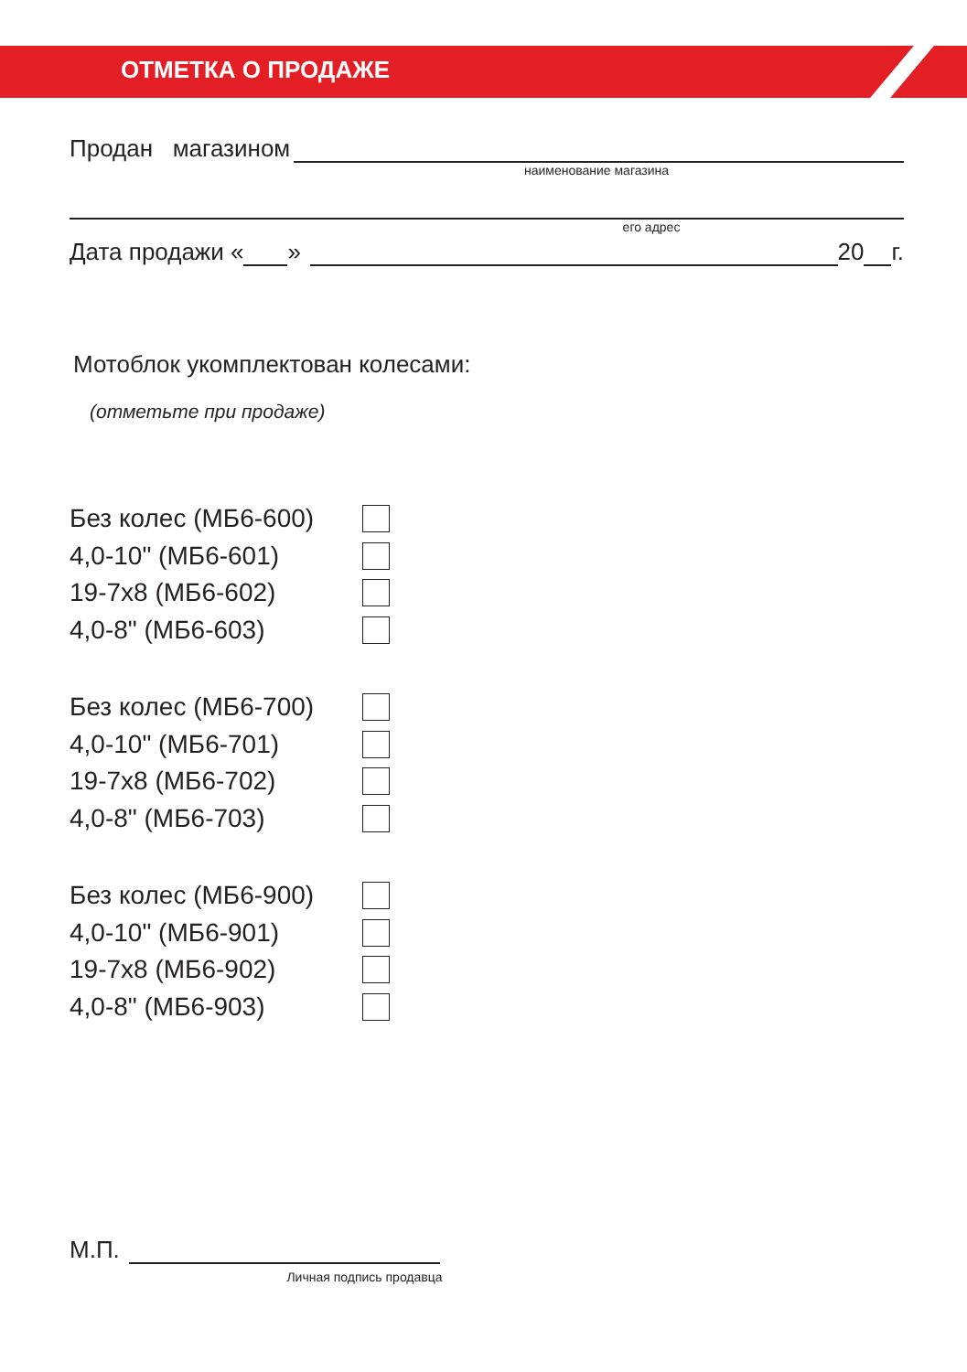ОТМЕТКА О ПРОДАЖЕ
Продан магазином
наименование магазина
его адрес
Дата продажи «
»
20
г.
Мотоблок укомплектован колесами:
(отметьте при продаже)
Без колес (МБ6-600)
4,0-10" (МБ6-601)
19-7x8 (МБ6-602)
4,0-8" (МБ6-603)
Без колес (МБ6-700)
4,0-10" (МБ6-701)
19-7x8 (МБ6-702)
4,0-8" (МБ6-703)
Без колес (МБ6-900)
4,0-10" (МБ6-901)
19-7x8 (МБ6-902)
4,0-8" (МБ6-903)
М.П.
Личная подпись продавца